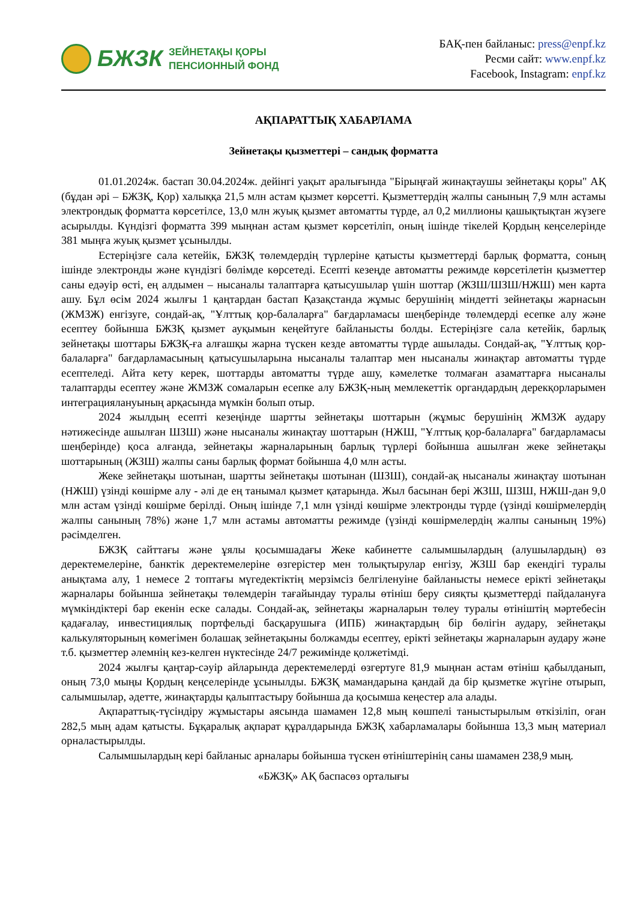БЖЗК
ЗЕЙНЕТАҚЫ ҚОРЫ
ПЕНСИОННЫЙ ФОНД
БАҚ-пен байланыс: press@enpf.kz
Ресми сайт: www.enpf.kz
Facebook, Instagram: enpf.kz
АҚПАРАТТЫҚ ХАБАРЛАМА
Зейнетақы қызметтері – сандық форматта
01.01.2024ж. бастап 30.04.2024ж. дейінгі уақыт аралығында "Бірыңғай жинақтаушы зейнетақы қоры" АҚ (бұдан әрі – БЖЗҚ, Қор) халыққа 21,5 млн астам қызмет көрсетті. Қызметтердің жалпы санының 7,9 млн астамы электрондық форматта көрсетілсе, 13,0 млн жуық қызмет автоматты түрде, ал 0,2 миллионы қашықтықтан жүзеге асырылды. Күндізгі форматта 399 мыңнан астам қызмет көрсетіліп, оның ішінде тікелей Қордың кеңселерінде 381 мыңға жуық қызмет ұсынылды.
Естеріңізге сала кетейік, БЖЗҚ төлемдердің түрлеріне қатысты қызметтерді барлық форматта, соның ішінде электронды және күндізгі бөлімде көрсетеді. Есепті кезеңде автоматты режимде көрсетілетін қызметтер саны едәуір өсті, ең алдымен – нысаналы талаптарға қатысушылар үшін шоттар (ЖЗШ/ШЗШ/НЖШ) мен карта ашу. Бұл өсім 2024 жылғы 1 қаңтардан бастап Қазақстанда жұмыс берушінің міндетті зейнетақы жарнасын (ЖМЗЖ) енгізуге, сондай-ақ, "Ұлттық қор-балаларға" бағдарламасы шеңберінде төлемдерді есепке алу және есептеу бойынша БЖЗҚ қызмет ауқымын кеңейтуге байланысты болды. Естеріңізге сала кетейік, барлық зейнетақы шоттары БЖЗҚ-ға алғашқы жарна түскен кезде автоматты түрде ашылады. Сондай-ақ, "Ұлттық қор-балаларға" бағдарламасының қатысушыларына нысаналы талаптар мен нысаналы жинақтар автоматты түрде есептеледі. Айта кету керек, шоттарды автоматты түрде ашу, кәмелетке толмаған азаматтарға нысаналы талаптарды есептеу және ЖМЗЖ сомаларын есепке алу БЖЗҚ-ның мемлекеттік органдардың дерекқорларымен интеграциялануының арқасында мүмкін болып отыр.
2024 жылдың есепті кезеңінде шартты зейнетақы шоттарын (жұмыс берушінің ЖМЗЖ аудару нәтижесінде ашылған ШЗШ) және нысаналы жинақтау шоттарын (НЖШ, "Ұлттық қор-балаларға" бағдарламасы шеңберінде) қоса алғанда, зейнетақы жарналарының барлық түрлері бойынша ашылған жеке зейнетақы шоттарының (ЖЗШ) жалпы саны барлық формат бойынша 4,0 млн асты.
Жеке зейнетақы шотынан, шартты зейнетақы шотынан (ШЗШ), сондай-ақ нысаналы жинақтау шотынан (НЖШ) үзінді көшірме алу - әлі де ең танымал қызмет қатарында. Жыл басынан бері ЖЗШ, ШЗШ, НЖШ-дан 9,0 млн астам үзінді көшірме берілді. Оның ішінде 7,1 млн үзінді көшірме электронды түрде (үзінді көшірмелердің жалпы санының 78%) және 1,7 млн астамы автоматты режимде (үзінді көшірмелердің жалпы санының 19%) рәсімделген.
БЖЗҚ сайттағы және ұялы қосымшадағы Жеке кабинетте салымшылардың (алушылардың) өз деректемелеріне, банктік деректемелеріне өзгерістер мен толықтырулар енгізу, ЖЗШ бар екендігі туралы анықтама алу, 1 немесе 2 топтағы мүгедектіктің мерзімсіз белгіленуіне байланысты немесе ерікті зейнетақы жарналары бойынша зейнетақы төлемдерін тағайындау туралы өтініш беру сияқты қызметтерді пайдалануға мүмкіндіктері бар екенін еске салады. Сондай-ақ, зейнетақы жарналарын төлеу туралы өтініштің мәртебесін қадағалау, инвестициялық портфельді басқарушыға (ИПБ) жинақтардың бір бөлігін аудару, зейнетақы калькуляторының көмегімен болашақ зейнетақыны болжамды есептеу, ерікті зейнетақы жарналарын аудару және т.б. қызметтер әлемнің кез-келген нүктесінде 24/7 режимінде қолжетімді.
2024 жылғы қаңтар-сәуір айларында деректемелерді өзгертуге 81,9 мыңнан астам өтініш қабылданып, оның 73,0 мыңы Қордың кеңселерінде ұсынылды. БЖЗҚ мамандарына қандай да бір қызметке жүгіне отырып, салымшылар, әдетте, жинақтарды қалыптастыру бойынша да қосымша кеңестер ала алады.
Ақпараттық-түсіндіру жұмыстары аясында шамамен 12,8 мың көшпелі таныстырылым өткізіліп, оған 282,5 мың адам қатысты. Бұқаралық ақпарат құралдарында БЖЗҚ хабарламалары бойынша 13,3 мың материал орналастырылды.
Салымшылардың кері байланыс арналары бойынша түскен өтініштерінің саны шамамен 238,9 мың.
«БЖЗҚ» АҚ баспасөз орталығы